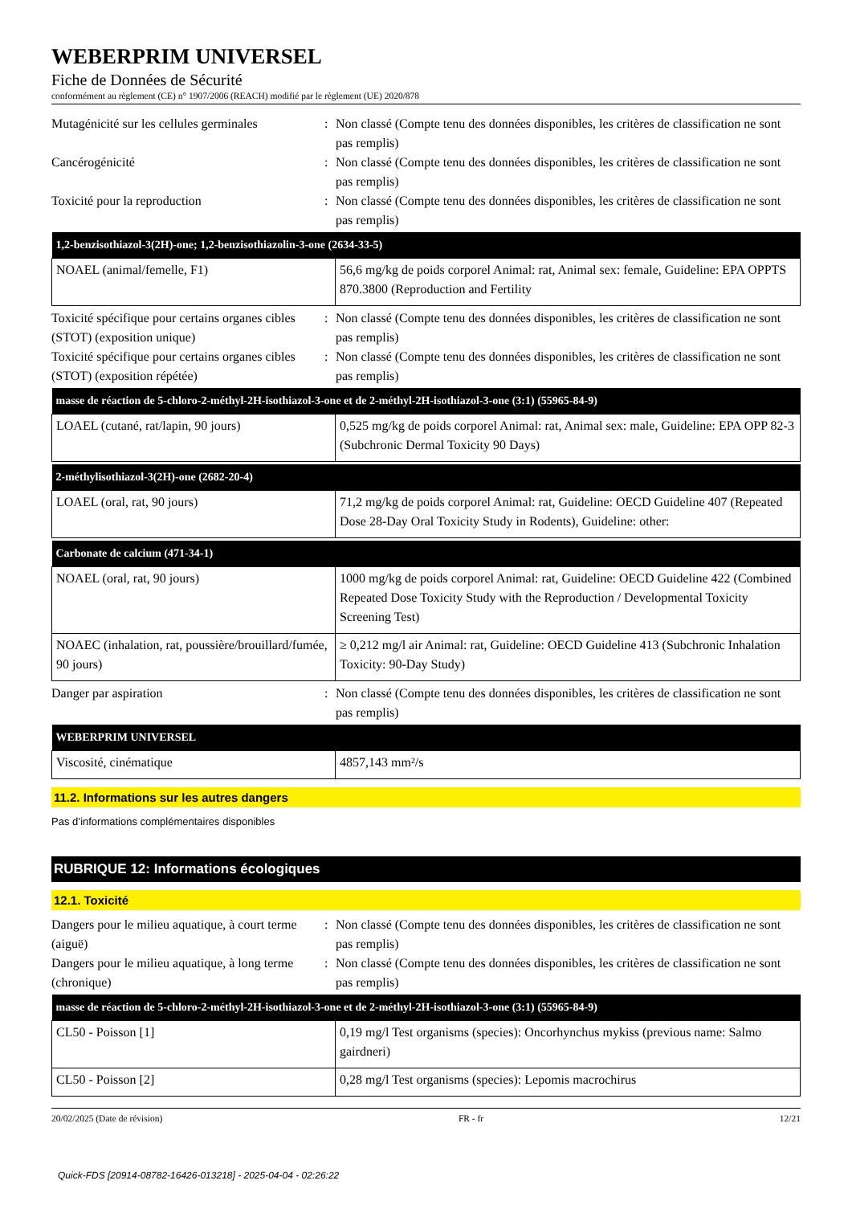WEBERPRIM UNIVERSEL
Fiche de Données de Sécurité
conformément au règlement (CE) n° 1907/2006 (REACH) modifié par le règlement (UE) 2020/878
Mutagénicité sur les cellules germinales
: Non classé (Compte tenu des données disponibles, les critères de classification ne sont pas remplis)
Cancérogénicité : Non classé (Compte tenu des données disponibles, les critères de classification ne sont pas remplis)
Toxicité pour la reproduction : Non classé (Compte tenu des données disponibles, les critères de classification ne sont pas remplis)
| 1,2-benzisothiazol-3(2H)-one; 1,2-benzisothiazolin-3-one (2634-33-5) | |
| --- | --- |
| NOAEL (animal/femelle, F1) | 56,6 mg/kg de poids corporel Animal: rat, Animal sex: female, Guideline: EPA OPPTS 870.3800 (Reproduction and Fertility |
Toxicité spécifique pour certains organes cibles (STOT) (exposition unique)
: Non classé (Compte tenu des données disponibles, les critères de classification ne sont pas remplis)
Toxicité spécifique pour certains organes cibles (STOT) (exposition répétée)
: Non classé (Compte tenu des données disponibles, les critères de classification ne sont pas remplis)
| masse de réaction de 5-chloro-2-méthyl-2H-isothiazol-3-one et de 2-méthyl-2H-isothiazol-3-one (3:1) (55965-84-9) | |
| --- | --- |
| LOAEL (cutané, rat/lapin, 90 jours) | 0,525 mg/kg de poids corporel Animal: rat, Animal sex: male, Guideline: EPA OPP 82-3 (Subchronic Dermal Toxicity 90 Days) |
| 2-méthylisothiazol-3(2H)-one (2682-20-4) | |
| --- | --- |
| LOAEL (oral, rat, 90 jours) | 71,2 mg/kg de poids corporel Animal: rat, Guideline: OECD Guideline 407 (Repeated Dose 28-Day Oral Toxicity Study in Rodents), Guideline: other: |
| Carbonate de calcium (471-34-1) | |
| --- | --- |
| NOAEL (oral, rat, 90 jours) | 1000 mg/kg de poids corporel Animal: rat, Guideline: OECD Guideline 422 (Combined Repeated Dose Toxicity Study with the Reproduction / Developmental Toxicity Screening Test) |
| NOAEC (inhalation, rat, poussière/brouillard/fumée, 90 jours) | ≥ 0,212 mg/l air Animal: rat, Guideline: OECD Guideline 413 (Subchronic Inhalation Toxicity: 90-Day Study) |
Danger par aspiration : Non classé (Compte tenu des données disponibles, les critères de classification ne sont pas remplis)
| WEBERPRIM UNIVERSEL | |
| --- | --- |
| Viscosité, cinématique | 4857,143 mm²/s |
11.2. Informations sur les autres dangers
Pas d’informations complémentaires disponibles
RUBRIQUE 12: Informations écologiques
12.1. Toxicité
Dangers pour le milieu aquatique, à court terme (aiguë)
: Non classé (Compte tenu des données disponibles, les critères de classification ne sont pas remplis)
Dangers pour le milieu aquatique, à long terme (chronique)
: Non classé (Compte tenu des données disponibles, les critères de classification ne sont pas remplis)
| masse de réaction de 5-chloro-2-méthyl-2H-isothiazol-3-one et de 2-méthyl-2H-isothiazol-3-one (3:1) (55965-84-9) | |
| --- | --- |
| CL50 - Poisson [1] | 0,19 mg/l Test organisms (species): Oncorhynchus mykiss (previous name: Salmo gairdneri) |
| CL50 - Poisson [2] | 0,28 mg/l Test organisms (species): Lepomis macrochirus |
20/02/2025 (Date de révision) FR - fr 12/21
Quick-FDS [20914-08782-16426-013218] - 2025-04-04 - 02:26:22